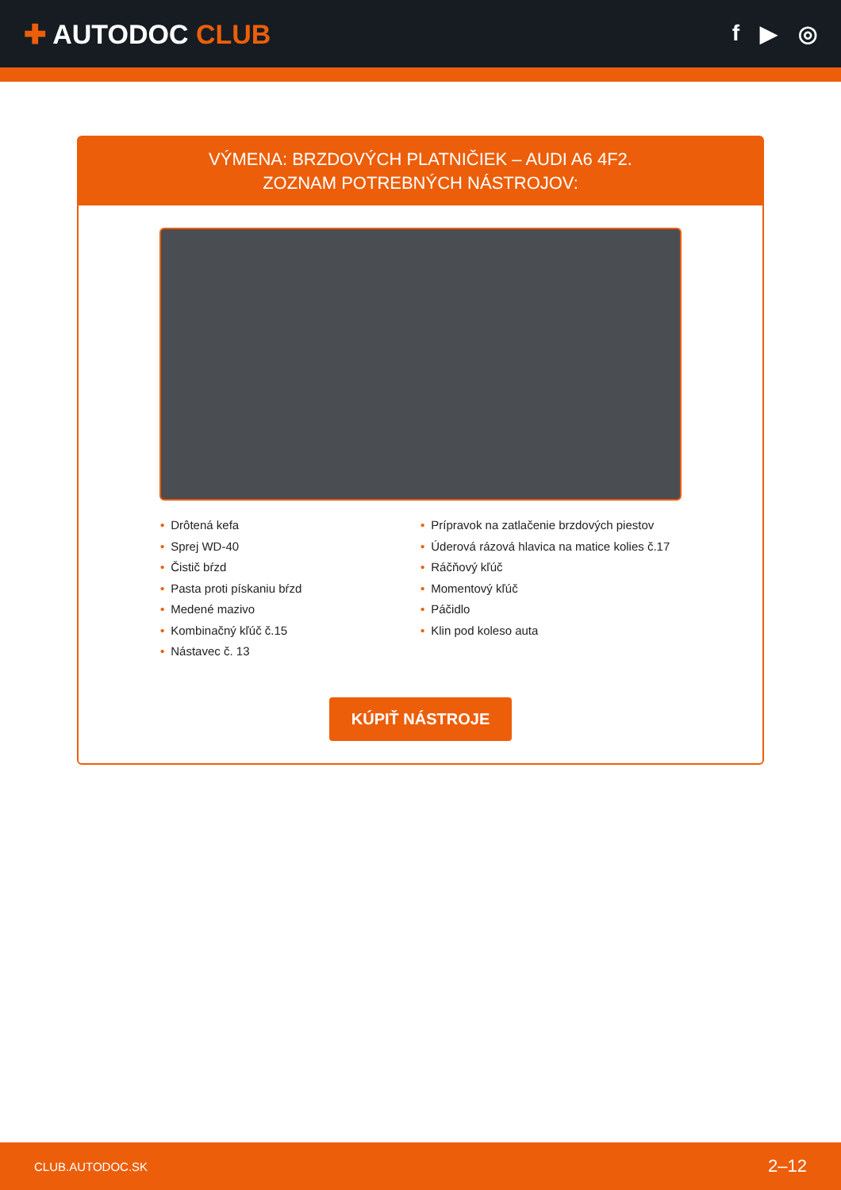✚ AUTODOC CLUB
f ▶ ◎
VÝMENA: BRZDOVÝCH PLATNIČIEK – AUDI A6 4F2.
ZOZNAM POTREBNÝCH NÁSTROJOV:
• Drôtená kefa
• Sprej WD-40
• Čistič bŕzd
• Pasta proti pískaniu bŕzd
• Medené mazivo
• Kombinačný kľúč č.15
• Nástavec č. 13
• Prípravok na zatlačenie brzdových piestov
• Úderová rázová hlavica na matice kolies č.17
• Ráčňový kľúč
• Momentový kľúč
• Páčidlo
• Klin pod koleso auta
KÚPIŤ NÁSTROJE
CLUB.AUTODOC.SK 2–12